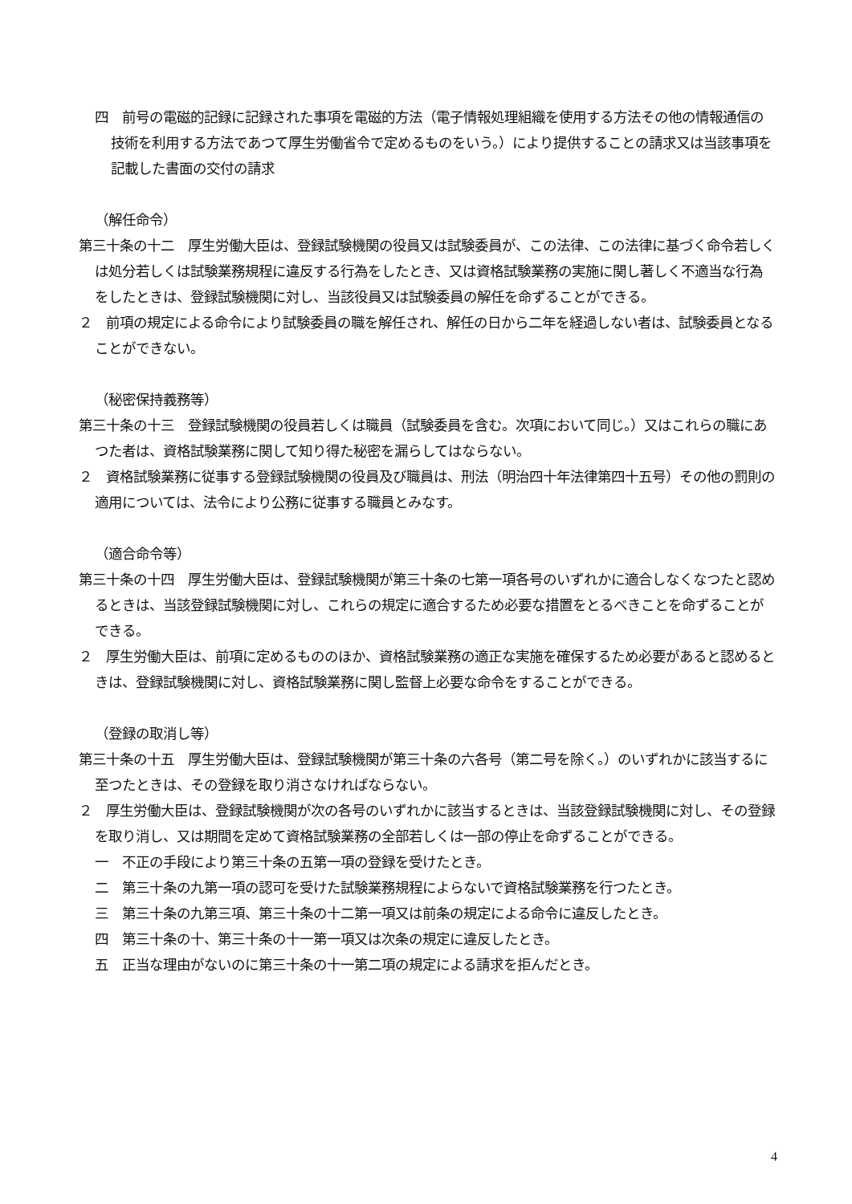四　前号の電磁的記録に記録された事項を電磁的方法（電子情報処理組織を使用する方法その他の情報通信の技術を利用する方法であつて厚生労働省令で定めるものをいう。）により提供することの請求又は当該事項を記載した書面の交付の請求
（解任命令）
第三十条の十二　厚生労働大臣は、登録試験機関の役員又は試験委員が、この法律、この法律に基づく命令若しくは処分若しくは試験業務規程に違反する行為をしたとき、又は資格試験業務の実施に関し著しく不適当な行為をしたときは、登録試験機関に対し、当該役員又は試験委員の解任を命ずることができる。
２　前項の規定による命令により試験委員の職を解任され、解任の日から二年を経過しない者は、試験委員となることができない。
（秘密保持義務等）
第三十条の十三　登録試験機関の役員若しくは職員（試験委員を含む。次項において同じ。）又はこれらの職にあつた者は、資格試験業務に関して知り得た秘密を漏らしてはならない。
２　資格試験業務に従事する登録試験機関の役員及び職員は、刑法（明治四十年法律第四十五号）その他の罰則の適用については、法令により公務に従事する職員とみなす。
（適合命令等）
第三十条の十四　厚生労働大臣は、登録試験機関が第三十条の七第一項各号のいずれかに適合しなくなつたと認めるときは、当該登録試験機関に対し、これらの規定に適合するため必要な措置をとるべきことを命ずることができる。
２　厚生労働大臣は、前項に定めるもののほか、資格試験業務の適正な実施を確保するため必要があると認めるときは、登録試験機関に対し、資格試験業務に関し監督上必要な命令をすることができる。
（登録の取消し等）
第三十条の十五　厚生労働大臣は、登録試験機関が第三十条の六各号（第二号を除く。）のいずれかに該当するに至つたときは、その登録を取り消さなければならない。
２　厚生労働大臣は、登録試験機関が次の各号のいずれかに該当するときは、当該登録試験機関に対し、その登録を取り消し、又は期間を定めて資格試験業務の全部若しくは一部の停止を命ずることができる。
一　不正の手段により第三十条の五第一項の登録を受けたとき。
二　第三十条の九第一項の認可を受けた試験業務規程によらないで資格試験業務を行つたとき。
三　第三十条の九第三項、第三十条の十二第一項又は前条の規定による命令に違反したとき。
四　第三十条の十、第三十条の十一第一項又は次条の規定に違反したとき。
五　正当な理由がないのに第三十条の十一第二項の規定による請求を拒んだとき。
4